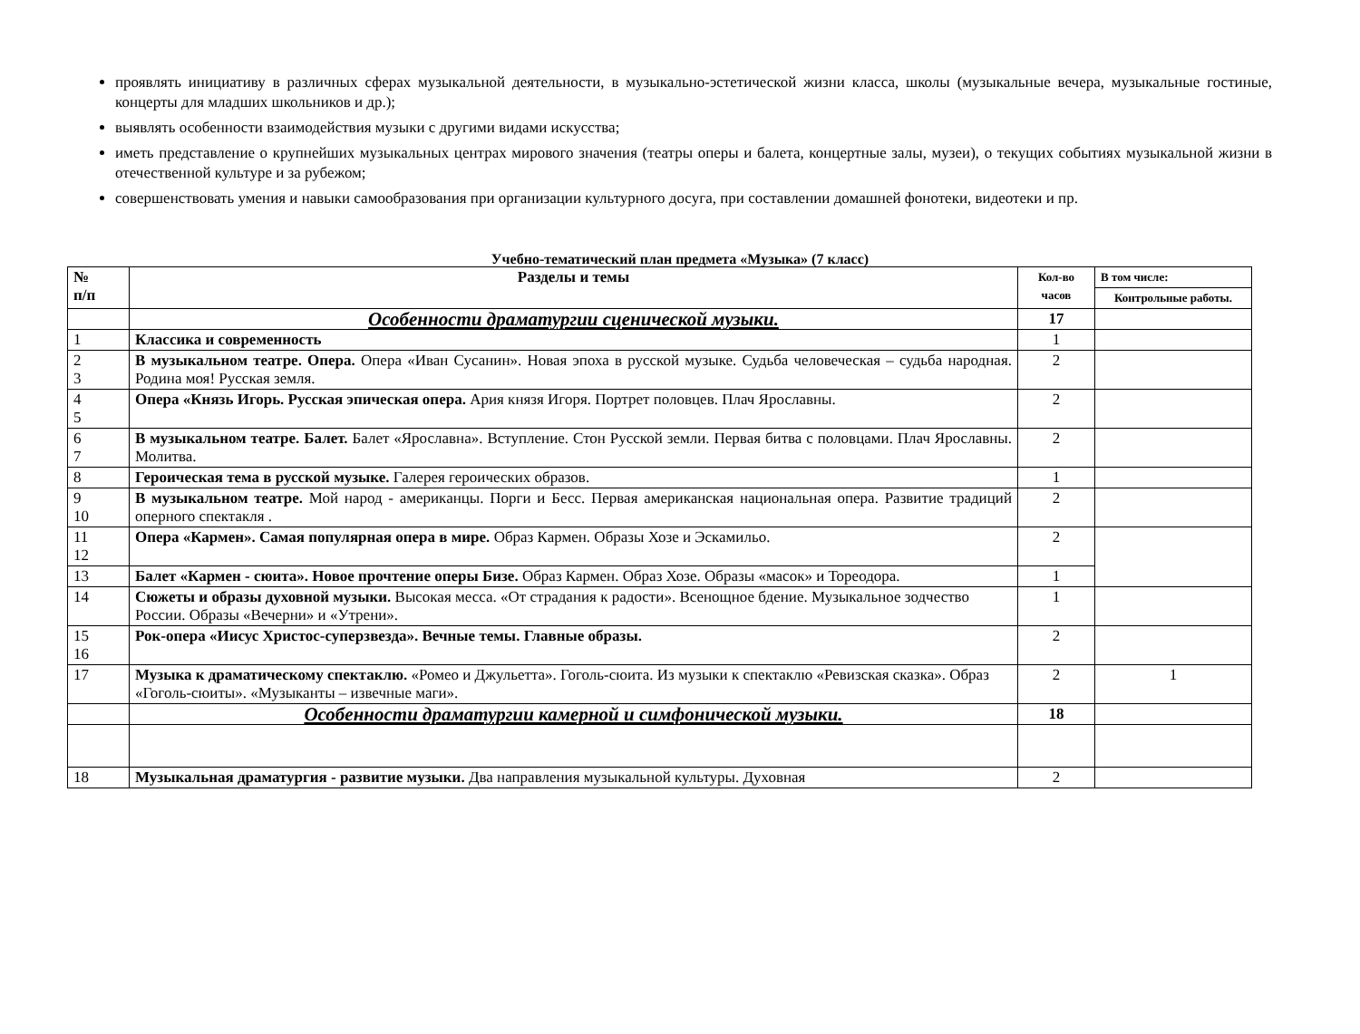проявлять инициативу в различных сферах музыкальной деятельности, в музыкально-эстетической жизни класса, школы (музыкальные вечера, музыкальные гостиные, концерты для младших школьников и др.);
выявлять особенности взаимодействия музыки с другими видами искусства;
иметь представление о крупнейших музыкальных центрах мирового значения (театры оперы и балета, концертные залы, музеи), о текущих событиях музыкальной жизни в отечественной культуре и за рубежом;
совершенствовать умения и навыки самообразования при организации культурного досуга, при составлении домашней фонотеки, видеотеки и пр.
Учебно-тематический план предмета «Музыка» (7 класс)
| № п/п | Разделы и темы | Кол-во часов | В том числе: |
| --- | --- | --- | --- |
| | | | Контрольные работы. |
| | Особенности драматургии сценической музыки. | 17 | |
| 1 | Классика и современность | 1 | |
| 2 3 | В музыкальном театре. Опера. Опера «Иван Сусанин». Новая эпоха в русской музыке. Судьба человеческая – судьба народная. Родина моя! Русская земля. | 2 | |
| 4 5 | Опера «Князь Игорь. Русская эпическая опера. Ария князя Игоря. Портрет половцев. Плач Ярославны. | 2 | |
| 6 7 | В музыкальном театре. Балет. Балет «Ярославна». Вступление. Стон Русской земли. Первая битва с половцами. Плач Ярославны. Молитва. | 2 | |
| 8 | Героическая тема в русской музыке. Галерея героических образов. | 1 | |
| 9 10 | В музыкальном театре. Мой народ - американцы. Порги и Бесс. Первая американская национальная опера. Развитие традиций оперного спектакля . | 2 | |
| 11 12 | Опера «Кармен». Самая популярная опера в мире. Образ Кармен. Образы Хозе и Эскамильо. | 2 | |
| 13 | Балет «Кармен - сюита». Новое прочтение оперы Бизе. Образ Кармен. Образ Хозе. Образы «масок» и Тореодора. | 1 | |
| 14 | Сюжеты и образы духовной музыки. Высокая месса. «От страдания к радости». Всенощное бдение. Музыкальное зодчество России. Образы «Вечерни» и «Утрени». | 1 | |
| 15 16 | Рок-опера «Иисус Христос-суперзвезда». Вечные темы. Главные образы. | 2 | |
| 17 | Музыка к драматическому спектаклю. «Ромео и Джульетта». Гоголь-сюита. Из музыки к спектаклю «Ревизская сказка». Образ «Гоголь-сюиты». «Музыканты – извечные маги». | 2 | 1 |
| | Особенности драматургии камерной и симфонической музыки. | 18 | |
| 18 | Музыкальная драматургия - развитие музыки. Два направления музыкальной культуры. Духовная | 2 | |